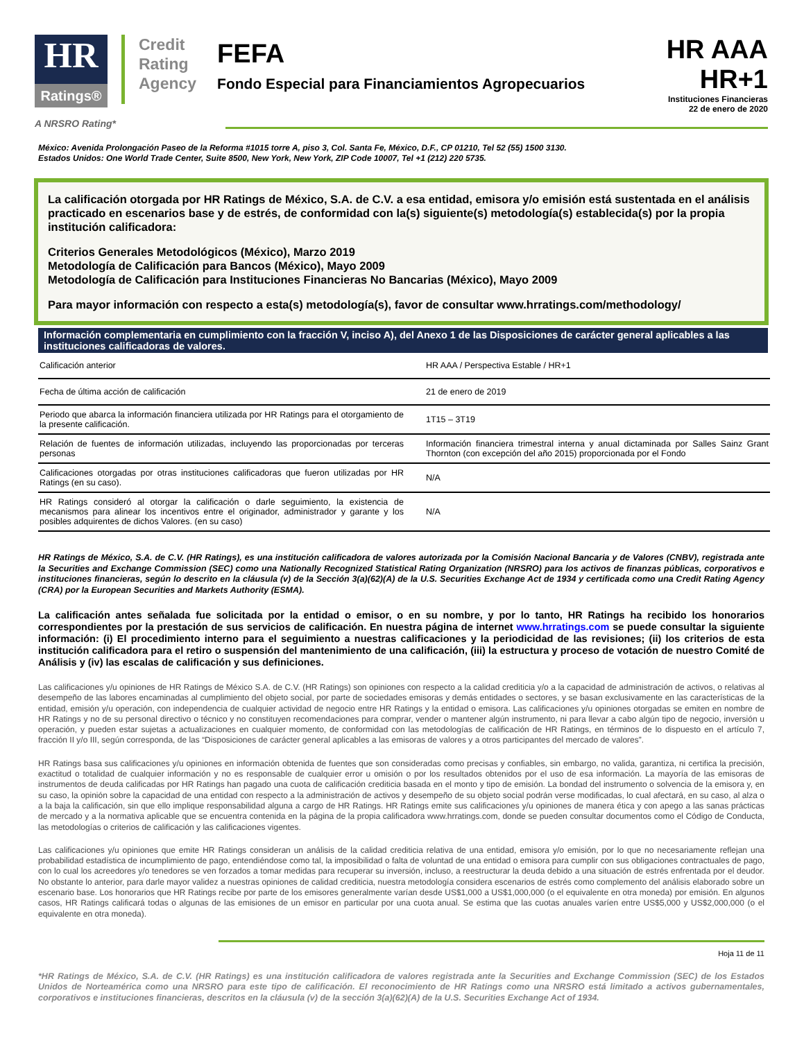HR
Ratings®
Credit
Rating
Agency
FEFA
Fondo Especial para Financiamientos Agropecuarios
HR AAA
HR+1
Instituciones Financieras
22 de enero de 2020
A NRSRO Rating*
México: Avenida Prolongación Paseo de la Reforma #1015 torre A, piso 3, Col. Santa Fe, México, D.F., CP 01210, Tel 52 (55) 1500 3130.
Estados Unidos: One World Trade Center, Suite 8500, New York, New York, ZIP Code 10007, Tel +1 (212) 220 5735.
La calificación otorgada por HR Ratings de México, S.A. de C.V. a esa entidad, emisora y/o emisión está sustentada en el análisis practicado en escenarios base y de estrés, de conformidad con la(s) siguiente(s) metodología(s) establecida(s) por la propia institución calificadora:
Criterios Generales Metodológicos (México), Marzo 2019
Metodología de Calificación para Bancos (México), Mayo 2009
Metodología de Calificación para Instituciones Financieras No Bancarias (México), Mayo 2009
Para mayor información con respecto a esta(s) metodología(s), favor de consultar www.hrratings.com/methodology/
Información complementaria en cumplimiento con la fracción V, inciso A), del Anexo 1 de las Disposiciones de carácter general aplicables a las instituciones calificadoras de valores.
| Calificación anterior | HR AAA / Perspectiva Estable / HR+1 |
| Fecha de última acción de calificación | 21 de enero de 2019 |
| Periodo que abarca la información financiera utilizada por HR Ratings para el otorgamiento de la presente calificación. | 1T15 – 3T19 |
| Relación de fuentes de información utilizadas, incluyendo las proporcionadas por terceras personas | Información financiera trimestral interna y anual dictaminada por Salles Sainz Grant Thornton (con excepción del año 2015) proporcionada por el Fondo |
| Calificaciones otorgadas por otras instituciones calificadoras que fueron utilizadas por HR Ratings (en su caso). | N/A |
| HR Ratings consideró al otorgar la calificación o darle seguimiento, la existencia de mecanismos para alinear los incentivos entre el originador, administrador y garante y los posibles adquirentes de dichos Valores. (en su caso) | N/A |
HR Ratings de México, S.A. de C.V. (HR Ratings), es una institución calificadora de valores autorizada por la Comisión Nacional Bancaria y de Valores (CNBV), registrada ante la Securities and Exchange Commission (SEC) como una Nationally Recognized Statistical Rating Organization (NRSRO) para los activos de finanzas públicas, corporativos e instituciones financieras, según lo descrito en la cláusula (v) de la Sección 3(a)(62)(A) de la U.S. Securities Exchange Act de 1934 y certificada como una Credit Rating Agency (CRA) por la European Securities and Markets Authority (ESMA).
La calificación antes señalada fue solicitada por la entidad o emisor, o en su nombre, y por lo tanto, HR Ratings ha recibido los honorarios correspondientes por la prestación de sus servicios de calificación. En nuestra página de internet www.hrratings.com se puede consultar la siguiente información: (i) El procedimiento interno para el seguimiento a nuestras calificaciones y la periodicidad de las revisiones; (ii) los criterios de esta institución calificadora para el retiro o suspensión del mantenimiento de una calificación, (iii) la estructura y proceso de votación de nuestro Comité de Análisis y (iv) las escalas de calificación y sus definiciones.
Las calificaciones y/u opiniones de HR Ratings de México S.A. de C.V. (HR Ratings) son opiniones con respecto a la calidad crediticia y/o a la capacidad de administración de activos, o relativas al desempeño de las labores encaminadas al cumplimiento del objeto social, por parte de sociedades emisoras y demás entidades o sectores, y se basan exclusivamente en las características de la entidad, emisión y/u operación, con independencia de cualquier actividad de negocio entre HR Ratings y la entidad o emisora. Las calificaciones y/u opiniones otorgadas se emiten en nombre de HR Ratings y no de su personal directivo o técnico y no constituyen recomendaciones para comprar, vender o mantener algún instrumento, ni para llevar a cabo algún tipo de negocio, inversión u operación, y pueden estar sujetas a actualizaciones en cualquier momento, de conformidad con las metodologías de calificación de HR Ratings, en términos de lo dispuesto en el artículo 7, fracción II y/o III, según corresponda, de las “Disposiciones de carácter general aplicables a las emisoras de valores y a otros participantes del mercado de valores”.
HR Ratings basa sus calificaciones y/u opiniones en información obtenida de fuentes que son consideradas como precisas y confiables, sin embargo, no valida, garantiza, ni certifica la precisión, exactitud o totalidad de cualquier información y no es responsable de cualquier error u omisión o por los resultados obtenidos por el uso de esa información. La mayoría de las emisoras de instrumentos de deuda calificadas por HR Ratings han pagado una cuota de calificación crediticia basada en el monto y tipo de emisión. La bondad del instrumento o solvencia de la emisora y, en su caso, la opinión sobre la capacidad de una entidad con respecto a la administración de activos y desempeño de su objeto social podrán verse modificadas, lo cual afectará, en su caso, al alza o a la baja la calificación, sin que ello implique responsabilidad alguna a cargo de HR Ratings. HR Ratings emite sus calificaciones y/u opiniones de manera ética y con apego a las sanas prácticas de mercado y a la normativa aplicable que se encuentra contenida en la página de la propia calificadora www.hrratings.com, donde se pueden consultar documentos como el Código de Conducta, las metodologías o criterios de calificación y las calificaciones vigentes.
Las calificaciones y/u opiniones que emite HR Ratings consideran un análisis de la calidad crediticia relativa de una entidad, emisora y/o emisión, por lo que no necesariamente reflejan una probabilidad estadística de incumplimiento de pago, entendiéndose como tal, la imposibilidad o falta de voluntad de una entidad o emisora para cumplir con sus obligaciones contractuales de pago, con lo cual los acreedores y/o tenedores se ven forzados a tomar medidas para recuperar su inversión, incluso, a reestructurar la deuda debido a una situación de estrés enfrentada por el deudor. No obstante lo anterior, para darle mayor validez a nuestras opiniones de calidad crediticia, nuestra metodología considera escenarios de estrés como complemento del análisis elaborado sobre un escenario base. Los honorarios que HR Ratings recibe por parte de los emisores generalmente varían desde US$1,000 a US$1,000,000 (o el equivalente en otra moneda) por emisión. En algunos casos, HR Ratings calificará todas o algunas de las emisiones de un emisor en particular por una cuota anual. Se estima que las cuotas anuales varíen entre US$5,000 y US$2,000,000 (o el equivalente en otra moneda).
Hoja 11 de 11
*HR Ratings de México, S.A. de C.V. (HR Ratings) es una institución calificadora de valores registrada ante la Securities and Exchange Commission (SEC) de los Estados Unidos de Norteamérica como una NRSRO para este tipo de calificación. El reconocimiento de HR Ratings como una NRSRO está limitado a activos gubernamentales, corporativos e instituciones financieras, descritos en la cláusula (v) de la sección 3(a)(62)(A) de la U.S. Securities Exchange Act of 1934.